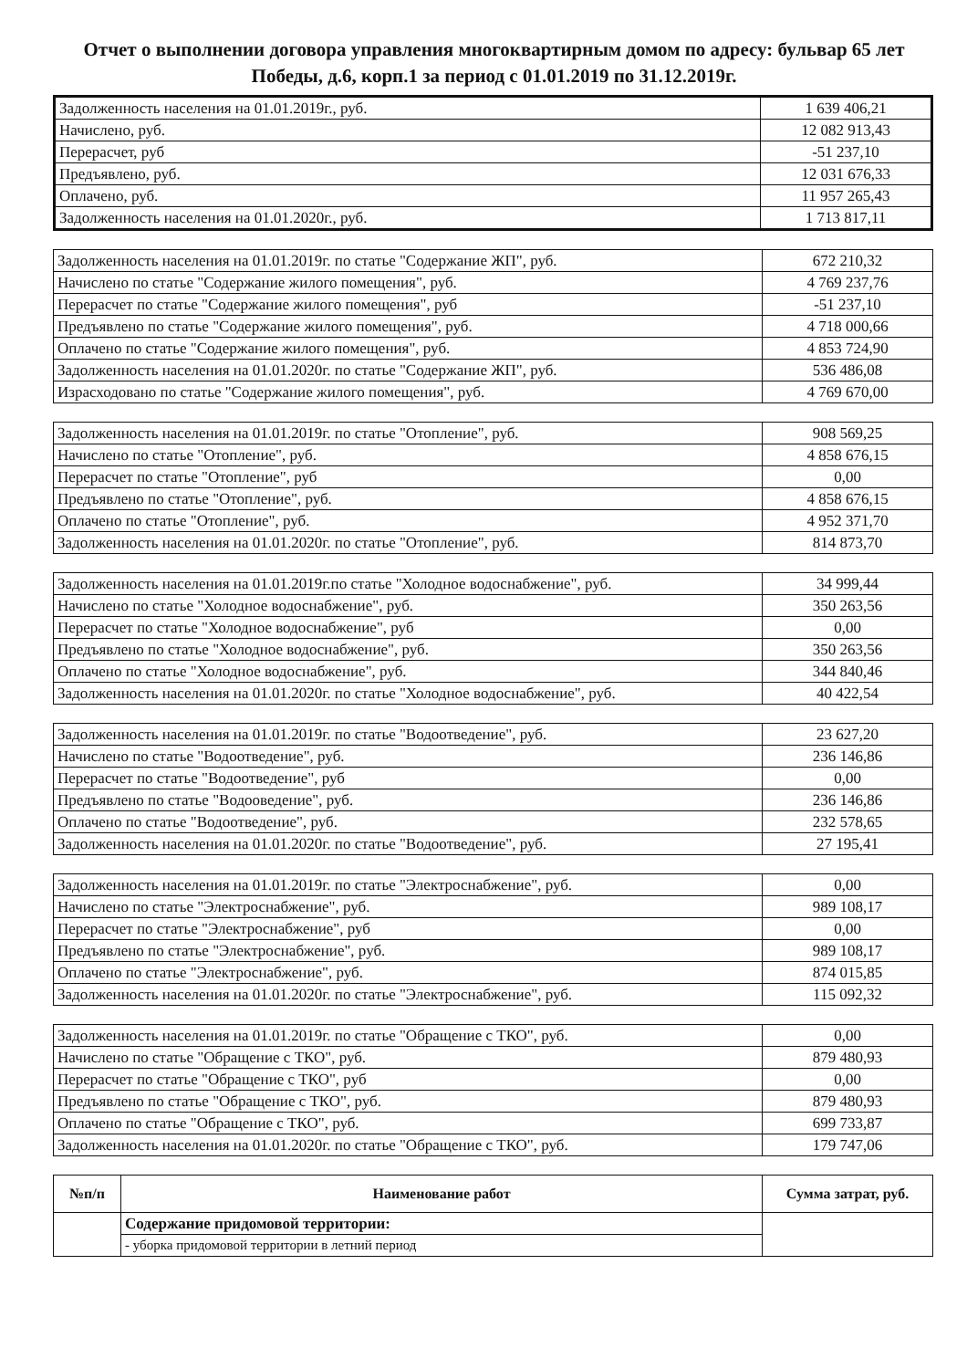Отчет о выполнении договора управления многоквартирным домом по адресу: бульвар 65 лет Победы, д.6, корп.1 за период с 01.01.2019 по 31.12.2019г.
| Задолженность населения на 01.01.2019г., руб. | 1 639 406,21 |
| Начислено, руб. | 12 082 913,43 |
| Перерасчет, руб | -51 237,10 |
| Предъявлено, руб. | 12 031 676,33 |
| Оплачено, руб. | 11 957 265,43 |
| Задолженность населения на 01.01.2020г., руб. | 1 713 817,11 |
| Задолженность населения на 01.01.2019г. по статье "Содержание ЖП", руб. | 672 210,32 |
| Начислено по статье "Содержание жилого помещения", руб. | 4 769 237,76 |
| Перерасчет по статье "Содержание жилого помещения", руб | -51 237,10 |
| Предъявлено по статье "Содержание жилого помещения", руб. | 4 718 000,66 |
| Оплачено по статье "Содержание жилого помещения", руб. | 4 853 724,90 |
| Задолженность населения на 01.01.2020г. по статье "Содержание ЖП", руб. | 536 486,08 |
| Израсходовано по статье "Содержание жилого помещения", руб. | 4 769 670,00 |
| Задолженность населения на 01.01.2019г. по статье "Отопление", руб. | 908 569,25 |
| Начислено по статье "Отопление", руб. | 4 858 676,15 |
| Перерасчет по статье "Отопление", руб | 0,00 |
| Предъявлено по статье "Отопление", руб. | 4 858 676,15 |
| Оплачено по статье "Отопление", руб. | 4 952 371,70 |
| Задолженность населения на 01.01.2020г. по статье "Отопление", руб. | 814 873,70 |
| Задолженность населения на 01.01.2019г.по статье "Холодное водоснабжение", руб. | 34 999,44 |
| Начислено по статье "Холодное водоснабжение", руб. | 350 263,56 |
| Перерасчет по статье "Холодное водоснабжение", руб | 0,00 |
| Предъявлено по статье "Холодное водоснабжение", руб. | 350 263,56 |
| Оплачено по статье "Холодное водоснабжение", руб. | 344 840,46 |
| Задолженность населения на 01.01.2020г. по статье "Холодное водоснабжение", руб. | 40 422,54 |
| Задолженность населения на 01.01.2019г. по статье "Водоотведение", руб. | 23 627,20 |
| Начислено по статье "Водоотведение", руб. | 236 146,86 |
| Перерасчет по статье "Водоотведение", руб | 0,00 |
| Предъявлено по статье "Водооведение", руб. | 236 146,86 |
| Оплачено по статье "Водоотведение", руб. | 232 578,65 |
| Задолженность населения на 01.01.2020г. по статье "Водоотведение", руб. | 27 195,41 |
| Задолженность населения на 01.01.2019г. по статье "Электроснабжение", руб. | 0,00 |
| Начислено по статье "Электроснабжение", руб. | 989 108,17 |
| Перерасчет по статье "Электроснабжение", руб | 0,00 |
| Предъявлено по статье "Электроснабжение", руб. | 989 108,17 |
| Оплачено по статье "Электроснабжение", руб. | 874 015,85 |
| Задолженность населения на 01.01.2020г. по статье "Электроснабжение", руб. | 115 092,32 |
| Задолженность населения на 01.01.2019г. по статье "Обращение с ТКО", руб. | 0,00 |
| Начислено по статье "Обращение с ТКО", руб. | 879 480,93 |
| Перерасчет по статье "Обращение с ТКО", руб | 0,00 |
| Предъявлено по статье "Обращение с ТКО", руб. | 879 480,93 |
| Оплачено по статье "Обращение с ТКО", руб. | 699 733,87 |
| Задолженность населения на 01.01.2020г. по статье "Обращение с ТКО", руб. | 179 747,06 |
| №п/п | Наименование работ | Сумма затрат, руб. |
| --- | --- | --- |
| | Содержание придомовой территории: | |
| | - уборка придомовой территории в летний период | |